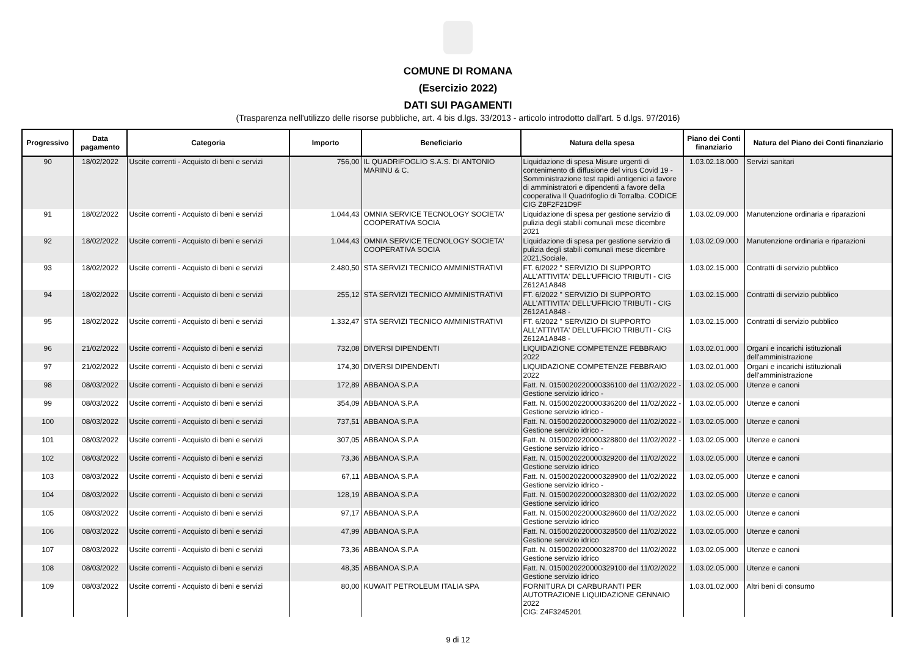COMUNE DI ROMANA
(Esercizio 2022)
DATI SUI PAGAMENTI
(Trasparenza nell'utilizzo delle risorse pubbliche, art. 4 bis d.lgs. 33/2013 - articolo introdotto dall'art. 5 d.lgs. 97/2016)
| Progressivo | Data pagamento | Categoria | Importo | Beneficiario | Natura della spesa | Piano dei Conti finanziario | Natura del Piano dei Conti finanziario |
| --- | --- | --- | --- | --- | --- | --- | --- |
| 90 | 18/02/2022 | Uscite correnti - Acquisto di beni e servizi | 756,00 | IL QUADRIFOGLIO S.A.S. DI ANTONIO MARINU & C. | Liquidazione di spesa Misure urgenti di contenimento di diffusione del virus Covid 19 - Somministrazione test rapidi antigenici a favore di amministratori e dipendenti a favore della cooperativa Il Quadrifoglio di Torralba. CODICE CIG Z8F2F21D9F | 1.03.02.18.000 | Servizi sanitari |
| 91 | 18/02/2022 | Uscite correnti - Acquisto di beni e servizi | 1.044,43 | OMNIA SERVICE TECNOLOGY SOCIETA' COOPERATIVA SOCIA | Liquidazione di spesa per gestione servizio di pulizia degli stabili comunali mese dicembre 2021 | 1.03.02.09.000 | Manutenzione ordinaria e riparazioni |
| 92 | 18/02/2022 | Uscite correnti - Acquisto di beni e servizi | 1.044,43 | OMNIA SERVICE TECNOLOGY SOCIETA' COOPERATIVA SOCIA | Liquidazione di spesa per gestione servizio di pulizia degli stabili comunali mese dicembre 2021,Sociale. | 1.03.02.09.000 | Manutenzione ordinaria e riparazioni |
| 93 | 18/02/2022 | Uscite correnti - Acquisto di beni e servizi | 2.480,50 | STA SERVIZI TECNICO AMMINISTRATIVI | FT. 6/2022 " SERVIZIO DI SUPPORTO ALL'ATTIVITA' DELL'UFFICIO TRIBUTI - CIG Z612A1A848 | 1.03.02.15.000 | Contratti di servizio pubblico |
| 94 | 18/02/2022 | Uscite correnti - Acquisto di beni e servizi | 255,12 | STA SERVIZI TECNICO AMMINISTRATIVI | FT. 6/2022 " SERVIZIO DI SUPPORTO ALL'ATTIVITA' DELL'UFFICIO TRIBUTI - CIG Z612A1A848 - | 1.03.02.15.000 | Contratti di servizio pubblico |
| 95 | 18/02/2022 | Uscite correnti - Acquisto di beni e servizi | 1.332,47 | STA SERVIZI TECNICO AMMINISTRATIVI | FT. 6/2022 " SERVIZIO DI SUPPORTO ALL'ATTIVITA' DELL'UFFICIO TRIBUTI - CIG Z612A1A848 - | 1.03.02.15.000 | Contratti di servizio pubblico |
| 96 | 21/02/2022 | Uscite correnti - Acquisto di beni e servizi | 732,08 | DIVERSI DIPENDENTI | LIQUIDAZIONE COMPETENZE FEBBRAIO 2022 | 1.03.02.01.000 | Organi e incarichi istituzionali dell'amministrazione |
| 97 | 21/02/2022 | Uscite correnti - Acquisto di beni e servizi | 174,30 | DIVERSI DIPENDENTI | LIQUIDAZIONE COMPETENZE FEBBRAIO 2022 | 1.03.02.01.000 | Organi e incarichi istituzionali dell'amministrazione |
| 98 | 08/03/2022 | Uscite correnti - Acquisto di beni e servizi | 172,89 | ABBANOA S.P.A | Fatt. N. 0150020220000336100 del 11/02/2022 - Gestione servizio idrico - | 1.03.02.05.000 | Utenze e canoni |
| 99 | 08/03/2022 | Uscite correnti - Acquisto di beni e servizi | 354,09 | ABBANOA S.P.A | Fatt. N. 0150020220000336200 del 11/02/2022 - Gestione servizio idrico - | 1.03.02.05.000 | Utenze e canoni |
| 100 | 08/03/2022 | Uscite correnti - Acquisto di beni e servizi | 737,51 | ABBANOA S.P.A | Fatt. N. 0150020220000329000 del 11/02/2022 - Gestione servizio idrico - | 1.03.02.05.000 | Utenze e canoni |
| 101 | 08/03/2022 | Uscite correnti - Acquisto di beni e servizi | 307,05 | ABBANOA S.P.A | Fatt. N. 0150020220000328800 del 11/02/2022 - Gestione servizio idrico - | 1.03.02.05.000 | Utenze e canoni |
| 102 | 08/03/2022 | Uscite correnti - Acquisto di beni e servizi | 73,36 | ABBANOA S.P.A | Fatt. N. 0150020220000329200 del 11/02/2022 Gestione servizio idrico | 1.03.02.05.000 | Utenze e canoni |
| 103 | 08/03/2022 | Uscite correnti - Acquisto di beni e servizi | 67,11 | ABBANOA S.P.A | Fatt. N. 0150020220000328900 del 11/02/2022 Gestione servizio idrico - | 1.03.02.05.000 | Utenze e canoni |
| 104 | 08/03/2022 | Uscite correnti - Acquisto di beni e servizi | 128,19 | ABBANOA S.P.A | Fatt. N. 0150020220000328300 del 11/02/2022 Gestione servizio idrico | 1.03.02.05.000 | Utenze e canoni |
| 105 | 08/03/2022 | Uscite correnti - Acquisto di beni e servizi | 97,17 | ABBANOA S.P.A | Fatt. N. 0150020220000328600 del 11/02/2022 Gestione servizio idrico | 1.03.02.05.000 | Utenze e canoni |
| 106 | 08/03/2022 | Uscite correnti - Acquisto di beni e servizi | 47,99 | ABBANOA S.P.A | Fatt. N. 0150020220000328500 del 11/02/2022 Gestione servizio idrico | 1.03.02.05.000 | Utenze e canoni |
| 107 | 08/03/2022 | Uscite correnti - Acquisto di beni e servizi | 73,36 | ABBANOA S.P.A | Fatt. N. 0150020220000328700 del 11/02/2022 Gestione servizio idrico | 1.03.02.05.000 | Utenze e canoni |
| 108 | 08/03/2022 | Uscite correnti - Acquisto di beni e servizi | 48,35 | ABBANOA S.P.A | Fatt. N. 0150020220000329100 del 11/02/2022 Gestione servizio idrico | 1.03.02.05.000 | Utenze e canoni |
| 109 | 08/03/2022 | Uscite correnti - Acquisto di beni e servizi | 80,00 | KUWAIT PETROLEUM ITALIA SPA | FORNITURA DI CARBURANTI PER AUTOTRAZIONE LIQUIDAZIONE GENNAIO 2022 CIG: Z4F3245201 | 1.03.01.02.000 | Altri beni di consumo |
9 di 12